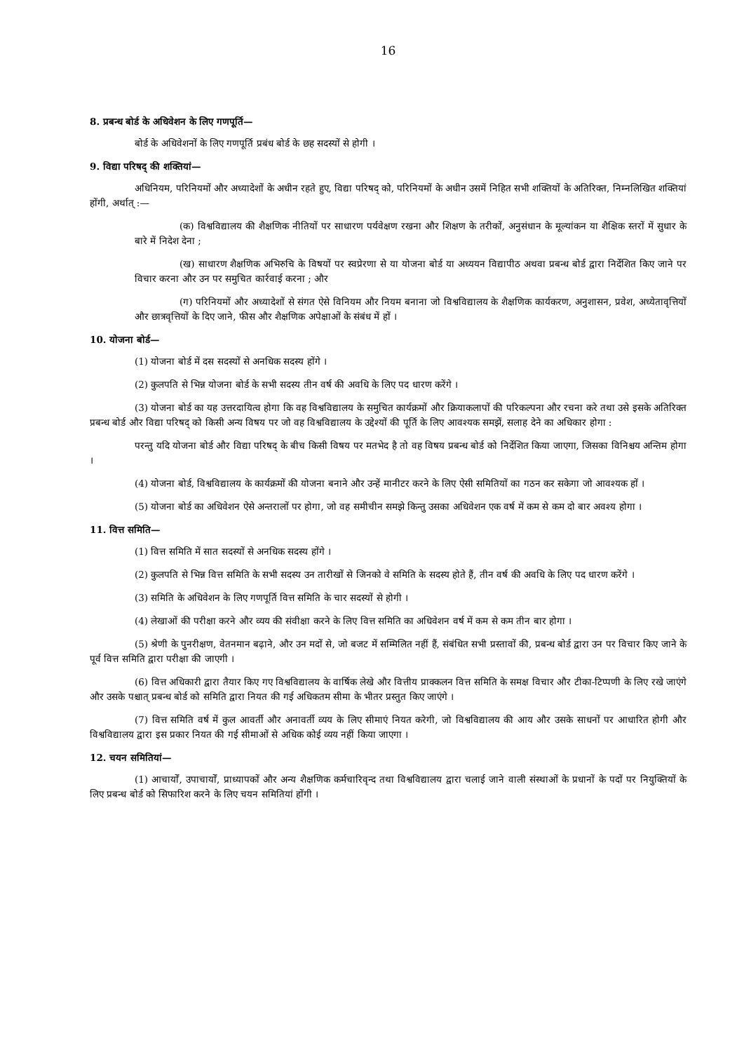16
8. प्रबन्ध बोर्ड के अधिवेशन के लिए गणपूर्ति—
बोर्ड के अधिवेशनों के लिए गणपूर्ति प्रबंध बोर्ड के छह सदस्यों से होगी ।
9. विद्या परिषद् की शक्तियां—
अधिनियम, परिनियमों और अध्यादेशों के अधीन रहते हुए, विद्या परिषद् को, परिनियमों के अधीन उसमें निहित सभी शक्तियों के अतिरिक्त, निम्नलिखित शक्तियां होंगी, अर्थात् :—
(क) विश्वविद्यालय की शैक्षणिक नीतियों पर साधारण पर्यवेक्षण रखना और शिक्षण के तरीकों, अनुसंधान के मूल्यांकन या शैक्षिक स्तरों में सुधार के बारे में निदेश देना ;
(ख) साधारण शैक्षणिक अभिरुचि के विषयों पर स्वप्रेरणा से या योजना बोर्ड या अध्ययन विद्यापीठ अथवा प्रबन्ध बोर्ड द्वारा निर्देशित किए जाने पर विचार करना और उन पर समुचित कार्रवाई करना ; और
(ग) परिनियमों और अध्यादेशों से संगत ऐसे विनियम और नियम बनाना जो विश्वविद्यालय के शैक्षणिक कार्यकरण, अनुशासन, प्रवेश, अध्येतावृत्तियों और छात्रवृत्तियों के दिए जाने, फीस और शैक्षणिक अपेक्षाओं के संबंध में हों ।
10. योजना बोर्ड—
(1) योजना बोर्ड में दस सदस्यों से अनधिक सदस्य होंगे ।
(2) कुलपति से भिन्न योजना बोर्ड के सभी सदस्य तीन वर्ष की अवधि के लिए पद धारण करेंगे ।
(3) योजना बोर्ड का यह उत्तरदायित्व होगा कि वह विश्वविद्यालय के समुचित कार्यक्रमों और क्रियाकलापों की परिकल्पना और रचना करे तथा उसे इसके अतिरिक्त प्रबन्ध बोर्ड और विद्या परिषद् को किसी अन्य विषय पर जो वह विश्वविद्यालय के उद्देश्यों की पूर्ति के लिए आवश्यक समझें, सलाह देने का अधिकार होगा :
परन्तु यदि योजना बोर्ड और विद्या परिषद् के बीच किसी विषय पर मतभेद है तो वह विषय प्रबन्ध बोर्ड को निर्देशित किया जाएगा, जिसका विनिश्चय अन्तिम होगा ।
(4) योजना बोर्ड, विश्वविद्यालय के कार्यक्रमों की योजना बनाने और उन्हें मानीटर करने के लिए ऐसी समितियों का गठन कर सकेगा जो आवश्यक हों ।
(5) योजना बोर्ड का अधिवेशन ऐसे अन्तरालों पर होगा, जो वह समीचीन समझे किन्तु उसका अधिवेशन एक वर्ष में कम से कम दो बार अवश्य होगा ।
11. वित्त समिति—
(1) वित्त समिति में सात सदस्यों से अनधिक सदस्य होंगे ।
(2) कुलपति से भिन्न वित्त समिति के सभी सदस्य उन तारीखों से जिनको वे समिति के सदस्य होते हैं, तीन वर्ष की अवधि के लिए पद धारण करेंगे ।
(3) समिति के अधिवेशन के लिए गणपूर्ति वित्त समिति के चार सदस्यों से होगी ।
(4) लेखाओं की परीक्षा करने और व्यय की संवीक्षा करने के लिए वित्त समिति का अधिवेशन वर्ष में कम से कम तीन बार होगा ।
(5) श्रेणी के पुनरीक्षण, वेतनमान बढ़ाने, और उन मदों से, जो बजट में सम्मिलित नहीं हैं, संबंधित सभी प्रस्तावों की, प्रबन्ध बोर्ड द्वारा उन पर विचार किए जाने के पूर्व वित्त समिति द्वारा परीक्षा की जाएगी ।
(6) वित्त अधिकारी द्वारा तैयार किए गए विश्वविद्यालय के वार्षिक लेखे और वित्तीय प्राक्कलन वित्त समिति के समक्ष विचार और टीका-टिप्पणी के लिए रखे जाएंगे और उसके पश्चात् प्रबन्ध बोर्ड को समिति द्वारा नियत की गई अधिकतम सीमा के भीतर प्रस्तुत किए जाएंगे ।
(7) वित्त समिति वर्ष में कुल आवर्ती और अनावर्ती व्यय के लिए सीमाएं नियत करेगी, जो विश्वविद्यालय की आय और उसके साधनों पर आधारित होगी और विश्वविद्यालय द्वारा इस प्रकार नियत की गई सीमाओं से अधिक कोई व्यय नहीं किया जाएगा ।
12. चयन समितियां—
(1) आचार्यों, उपाचार्यों, प्राध्यापकों और अन्य शैक्षणिक कर्मचारिवृन्द तथा विश्वविद्यालय द्वारा चलाई जाने वाली संस्थाओं के प्रधानों के पदों पर नियुक्तियों के लिए प्रबन्ध बोर्ड को सिफारिश करने के लिए चयन समितियां होंगी ।